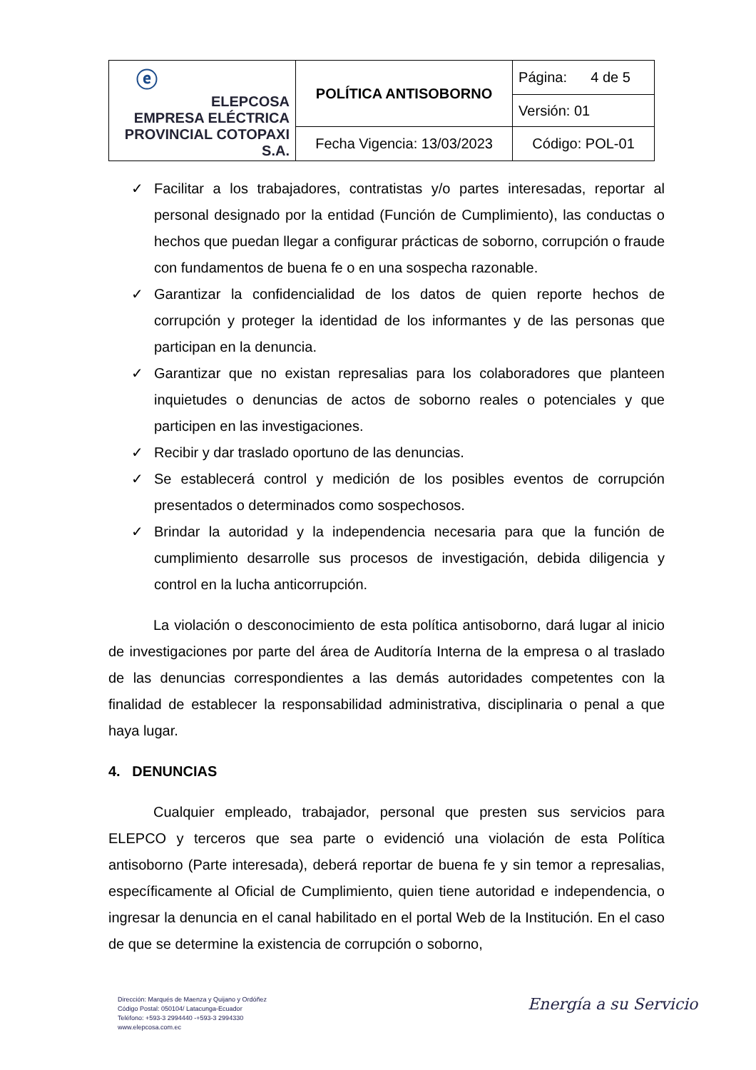| ⓔ ELEPCOSA EMPRESA ELÉCTRICA PROVINCIAL COTOPAXI S.A. | POLÍTICA ANTISOBORNO | Página: 4 de 5 |
| | | Versión: 01 |
| | Fecha Vigencia: 13/03/2023 | Código: POL-01 |
✓ Facilitar a los trabajadores, contratistas y/o partes interesadas, reportar al personal designado por la entidad (Función de Cumplimiento), las conductas o hechos que puedan llegar a configurar prácticas de soborno, corrupción o fraude con fundamentos de buena fe o en una sospecha razonable.
✓ Garantizar la confidencialidad de los datos de quien reporte hechos de corrupción y proteger la identidad de los informantes y de las personas que participan en la denuncia.
✓ Garantizar que no existan represalias para los colaboradores que planteen inquietudes o denuncias de actos de soborno reales o potenciales y que participen en las investigaciones.
✓ Recibir y dar traslado oportuno de las denuncias.
✓ Se establecerá control y medición de los posibles eventos de corrupción presentados o determinados como sospechosos.
✓ Brindar la autoridad y la independencia necesaria para que la función de cumplimiento desarrolle sus procesos de investigación, debida diligencia y control en la lucha anticorrupción.
La violación o desconocimiento de esta política antisoborno, dará lugar al inicio de investigaciones por parte del área de Auditoría Interna de la empresa o al traslado de las denuncias correspondientes a las demás autoridades competentes con la finalidad de establecer la responsabilidad administrativa, disciplinaria o penal a que haya lugar.
4. DENUNCIAS
Cualquier empleado, trabajador, personal que presten sus servicios para ELEPCO y terceros que sea parte o evidenció una violación de esta Política antisoborno (Parte interesada), deberá reportar de buena fe y sin temor a represalias, específicamente al Oficial de Cumplimiento, quien tiene autoridad e independencia, o ingresar la denuncia en el canal habilitado en el portal Web de la Institución. En el caso de que se determine la existencia de corrupción o soborno,
Dirección: Marqués de Maenza y Quijano y Ordóñez
Código Postal: 050104/ Latacunga-Ecuador
Teléfono: +593-3 2994440 -+593-3 2994330
www.elepcosa.com.ec
Energía a su Servicio